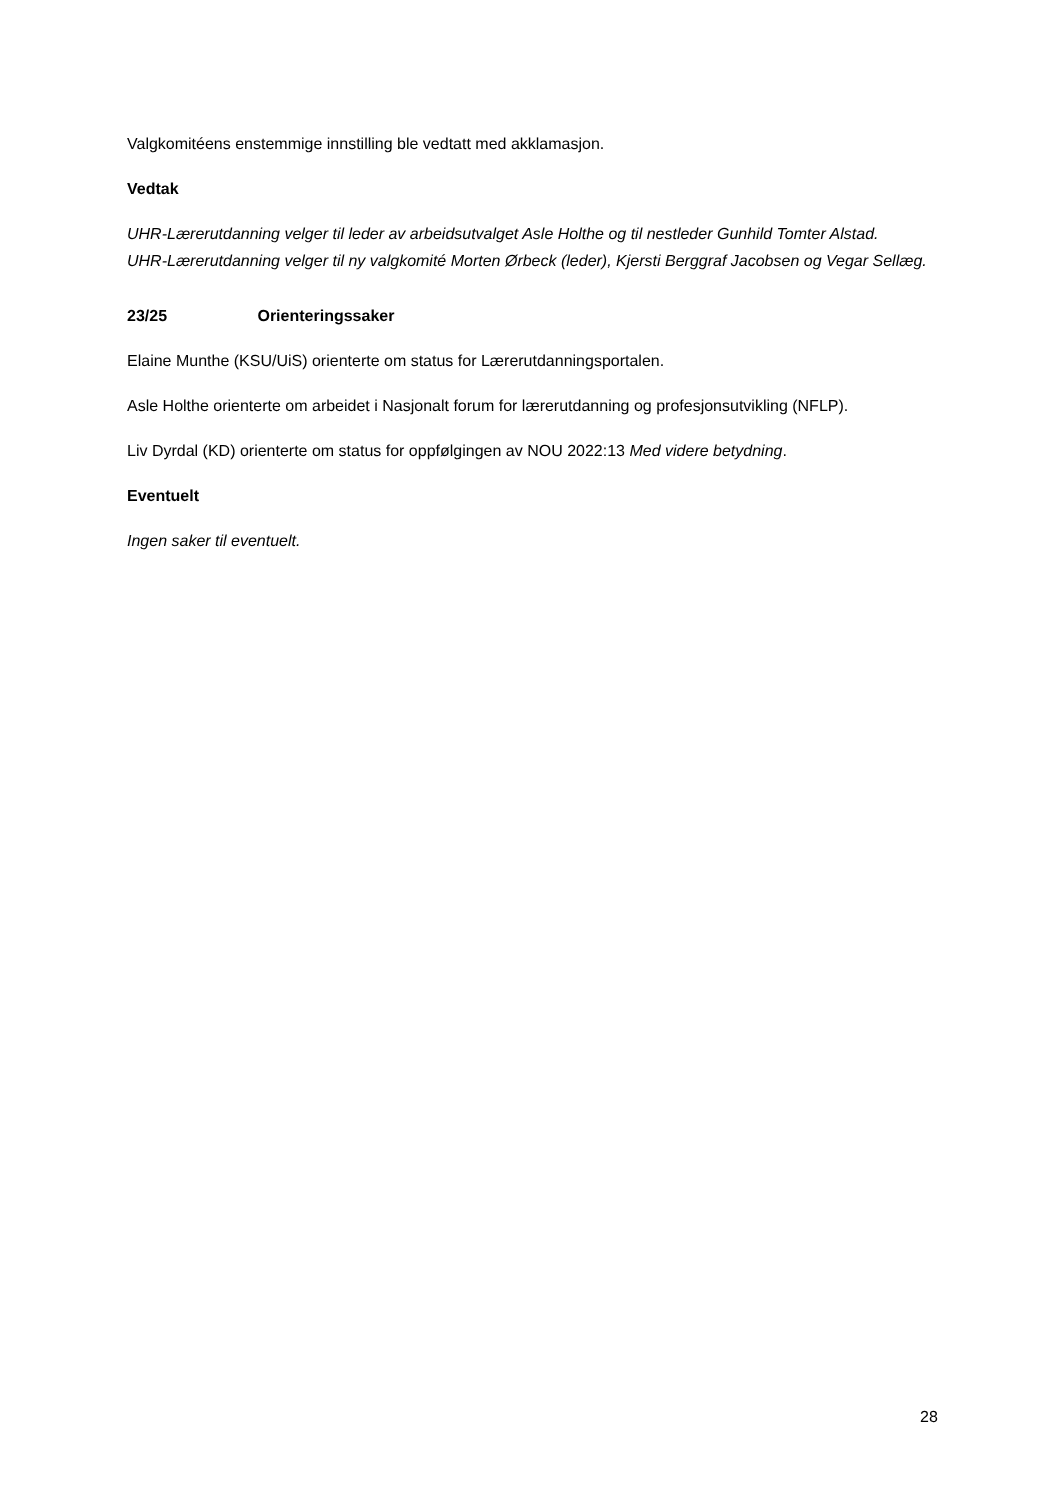Valgkomitéens enstemmige innstilling ble vedtatt med akklamasjon.
Vedtak
UHR-Lærerutdanning velger til leder av arbeidsutvalget Asle Holthe og til nestleder Gunhild Tomter Alstad.
UHR-Lærerutdanning velger til ny valgkomité Morten Ørbeck (leder), Kjersti Berggraf Jacobsen og Vegar Sellæg.
23/25 Orienteringssaker
Elaine Munthe (KSU/UiS) orienterte om status for Lærerutdanningsportalen.
Asle Holthe orienterte om arbeidet i Nasjonalt forum for lærerutdanning og profesjonsutvikling (NFLP).
Liv Dyrdal (KD) orienterte om status for oppfølgingen av NOU 2022:13 Med videre betydning.
Eventuelt
Ingen saker til eventuelt.
28